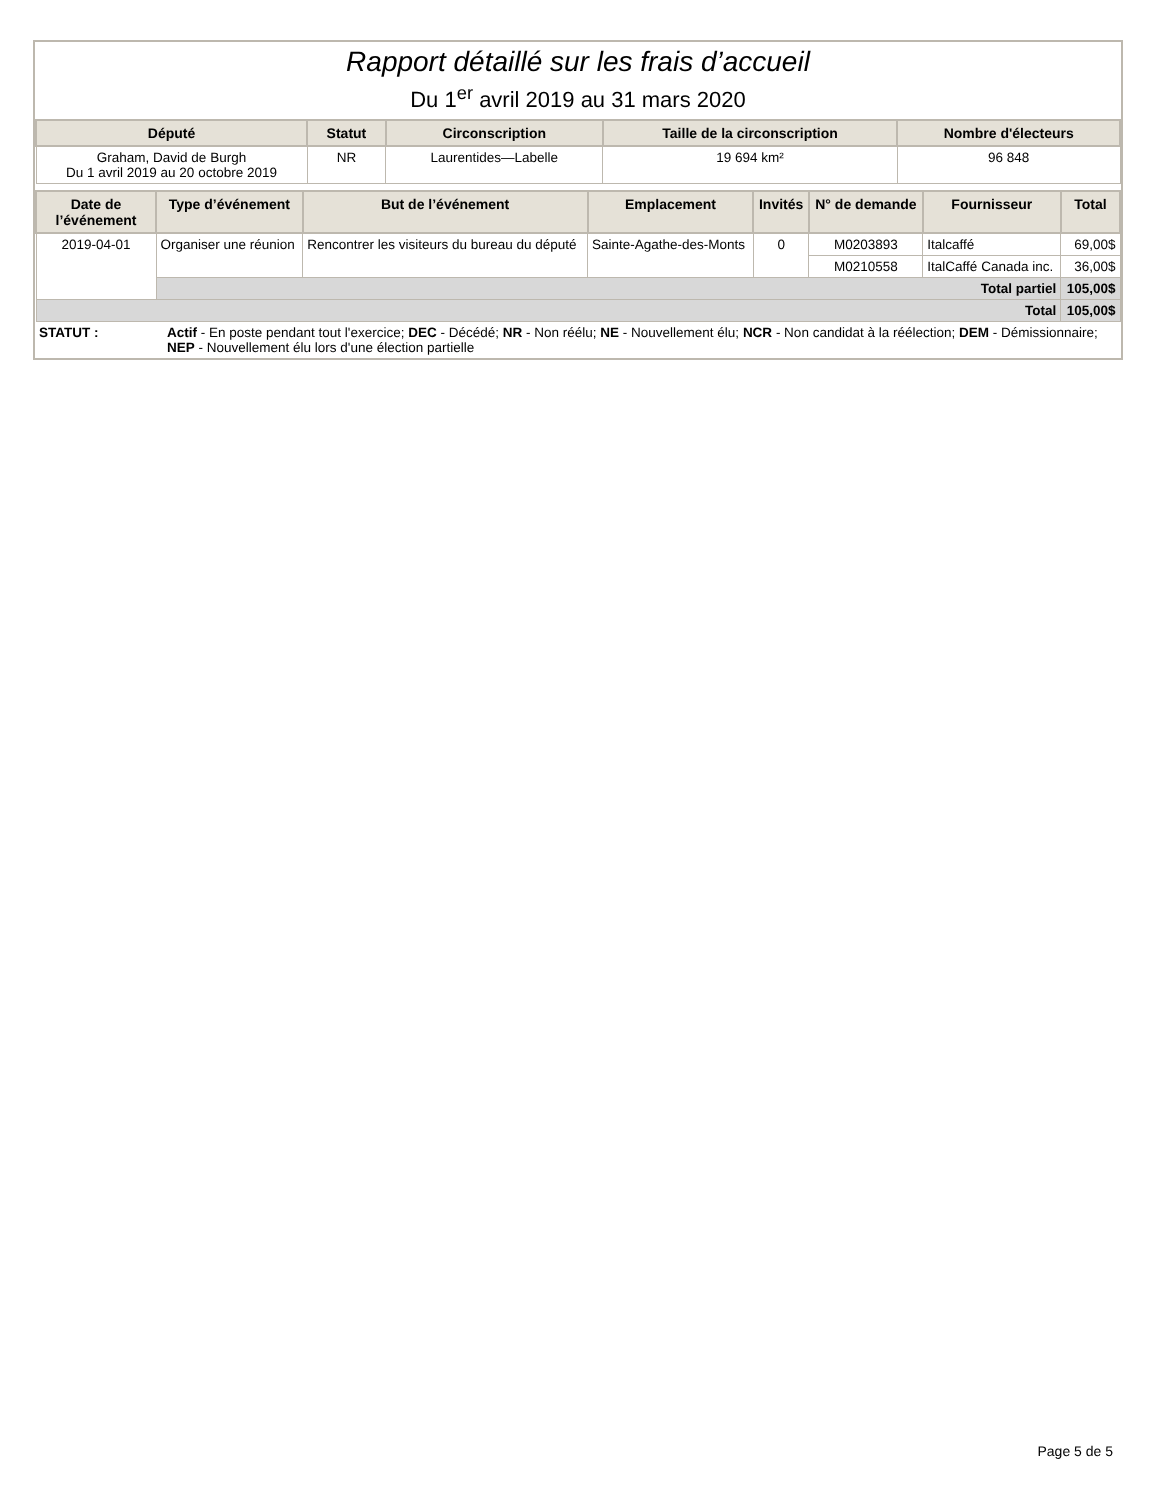Rapport détaillé sur les frais d’accueil
Du 1<sup>er</sup> avril 2019 au 31 mars 2020
| Député | Statut | Circonscription | Taille de la circonscription | Nombre d'électeurs |
| --- | --- | --- | --- | --- |
| Graham, David de Burgh Du 1 avril 2019 au 20 octobre 2019 | NR | Laurentides—Labelle | 19 694 km² | 96 848 |
| Date de l’événement | Type d’événement | But de l’événement | Emplacement | Invités | N° de demande | Fournisseur | Total |
| --- | --- | --- | --- | --- | --- | --- | --- |
| 2019-04-01 | Organiser une réunion | Rencontrer les visiteurs du bureau du député | Sainte-Agathe-des-Monts | 0 | M0203893 | Italcaffé | 69,00$ |
| | | | | | M0210558 | ItalCaffé Canada inc. | 36,00$ |
| | Total partiel | | | | | | 105,00$ |
| Total | | | | | | | 105,00$ |
| STATUT : | Actif - En poste pendant tout l'exercice; DEC - Décédé; NR - Non réélu; NE - Nouvellement élu; NCR - Non candidat à la réélection; DEM - Démissionnaire; NEP - Nouvellement élu lors d'une élection partielle |
Page 5 de 5